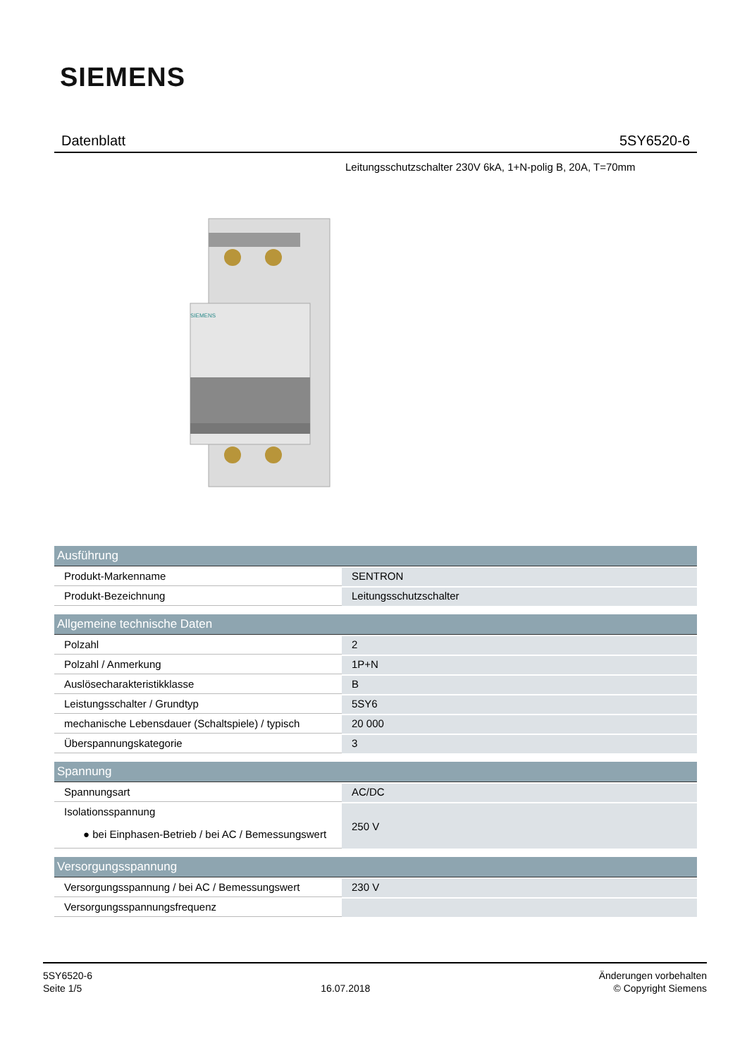SIEMENS
Datenblatt 5SY6520-6
Leitungsschutzschalter 230V 6kA, 1+N-polig B, 20A, T=70mm
SIEMENS
| Ausführung | |
| --- | --- |
| Produkt-Markenname | SENTRON |
| Produkt-Bezeichnung | Leitungsschutzschalter |
| Allgemeine technische Daten | |
| Polzahl | 2 |
| Polzahl / Anmerkung | 1P+N |
| Auslösecharakteristikklasse | B |
| Leistungsschalter / Grundtyp | 5SY6 |
| mechanische Lebensdauer (Schaltspiele) / typisch | 20 000 |
| Überspannungskategorie | 3 |
| Spannung | |
| Spannungsart | AC/DC |
| Isolationsspannung ● bei Einphasen-Betrieb / bei AC / Bemessungswert | 250 V |
| Versorgungsspannung | |
| Versorgungsspannung / bei AC / Bemessungswert | 230 V |
| Versorgungsspannungsfrequenz | |
5SY6520-6
Seite 1/5
16.07.2018
Änderungen vorbehalten
© Copyright Siemens